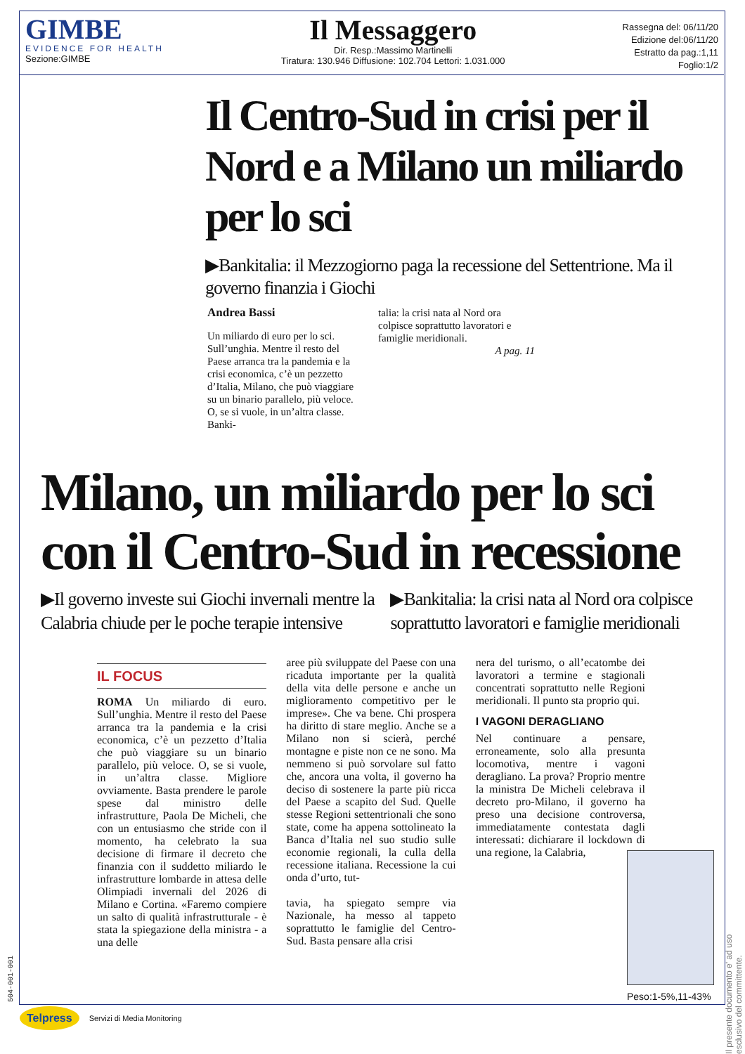GIMBE
EVIDENCE FOR HEALTH
Sezione:GIMBE
Il Messaggero
Dir. Resp.:Massimo Martinelli
Tiratura: 130.946 Diffusione: 102.704 Lettori: 1.031.000
Rassegna del: 06/11/20
Edizione del:06/11/20
Estratto da pag.:1,11
Foglio:1/2
Il Centro-Sud in crisi per il Nord e a Milano un miliardo per lo sci
▶Bankitalia: il Mezzogiorno paga la recessione del Settentrione. Ma il governo finanzia i Giochi
Andrea Bassi
Un miliardo di euro per lo sci. Sull’unghia. Mentre il resto del Paese arranca tra la pandemia e la crisi economica, c’è un pezzetto d’Italia, Milano, che può viaggiare su un binario parallelo, più veloce. O, se si vuole, in un’altra classe. Banki-
talia: la crisi nata al Nord ora colpisce soprattutto lavoratori e famiglie meridionali.
A pag. 11
Milano, un miliardo per lo sci con il Centro-Sud in recessione
▶Il governo investe sui Giochi invernali mentre la Calabria chiude per le poche terapie intensive
▶Bankitalia: la crisi nata al Nord ora colpisce soprattutto lavoratori e famiglie meridionali
IL FOCUS
ROMA Un miliardo di euro. Sull’unghia. Mentre il resto del Paese arranca tra la pandemia e la crisi economica, c’è un pezzetto d’Italia che può viaggiare su un binario parallelo, più veloce. O, se si vuole, in un’altra classe. Migliore ovviamente. Basta prendere le parole spese dal ministro delle infrastrutture, Paola De Micheli, che con un entusiasmo che stride con il momento, ha celebrato la sua decisione di firmare il decreto che finanzia con il suddetto miliardo le infrastrutture lombarde in attesa delle Olimpiadi invernali del 2026 di Milano e Cortina. «Faremo compiere un salto di qualità infrastrutturale - è stata la spiegazione della ministra - a una delle
aree più sviluppate del Paese con una ricaduta importante per la qualità della vita delle persone e anche un miglioramento competitivo per le imprese». Che va bene. Chi prospera ha diritto di stare meglio. Anche se a Milano non si scierà, perché montagne e piste non ce ne sono. Ma nemmeno si può sorvolare sul fatto che, ancora una volta, il governo ha deciso di sostenere la parte più ricca del Paese a scapito del Sud. Quelle stesse Regioni settentrionali che sono state, come ha appena sottolineato la Banca d’Italia nel suo studio sulle economie regionali, la culla della recessione italiana. Recessione la cui onda d’urto, tut-
tavia, ha spiegato sempre via Nazionale, ha messo al tappeto soprattutto le famiglie del Centro-Sud. Basta pensare alla crisi
nera del turismo, o all’ecatombe dei lavoratori a termine e stagionali concentrati soprattutto nelle Regioni meridionali. Il punto sta proprio qui.
I VAGONI DERAGLIANO
Nel continuare a pensare, erroneamente, solo alla presunta locomotiva, mentre i vagoni deragliano. La prova? Proprio mentre la ministra De Micheli celebrava il decreto pro-Milano, il governo ha preso una decisione controversa, immediatamente contestata dagli interessati: dichiarare il lockdown di una regione, la Calabria,
Peso:1-5%,11-43%
Il presente documento e' ad uso esclusivo del committente.
504-001-001
Telpress Servizi di Media Monitoring